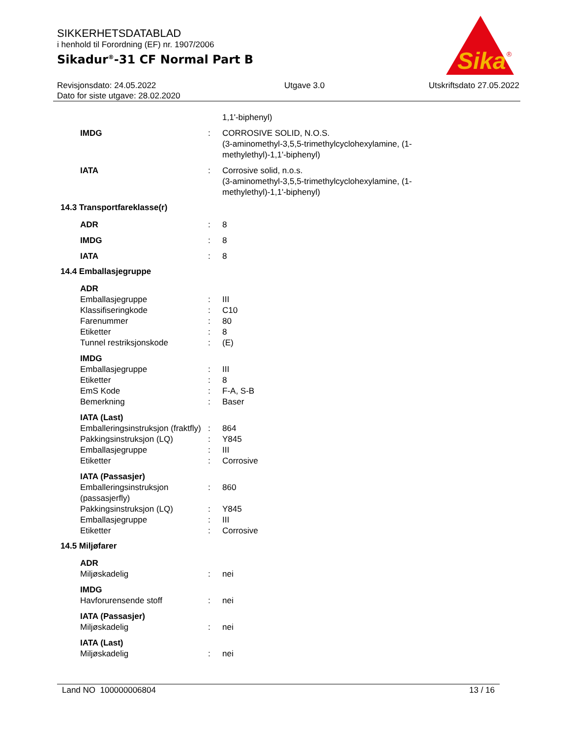SIKKERHETSDATABLAD
i henhold til Forordning (EF) nr. 1907/2006
Sikadur<sup>®</sup>-31 CF Normal Part B
Revisjonsdato: 24.05.2022
Dato for siste utgave: 28.02.2020
Utgave 3.0 Utskriftsdato 27.05.2022
Sika
®
1,1'-biphenyl)
IMDG : CORROSIVE SOLID, N.O.S.
(3-aminomethyl-3,5,5-trimethylcyclohexylamine, (1-methylethyl)-1,1'-biphenyl)
IATA : Corrosive solid, n.o.s.
(3-aminomethyl-3,5,5-trimethylcyclohexylamine, (1-methylethyl)-1,1'-biphenyl)
14.3 Transportfareklasse(r)
ADR : 8
IMDG : 8
IATA : 8
14.4 Emballasjegruppe
ADR
Emballasjegruppe : III
Klassifiseringkode : C10
Farenummer : 80
Etiketter : 8
Tunnel restriksjonskode : (E)
IMDG
Emballasjegruppe : III
Etiketter : 8
EmS Kode : F-A, S-B
Bemerkning : Baser
IATA (Last)
Emballeringsinstruksjon (fraktfly)
: 864
Pakkingsinstruksjon (LQ) : Y845
Emballasjegruppe : III
Etiketter : Corrosive
IATA (Passasjer)
Emballeringsinstruksjon (passasjerfly)
: 860
Pakkingsinstruksjon (LQ) : Y845
Emballasjegruppe : III
Etiketter : Corrosive
14.5 Miljøfarer
ADR
Miljøskadelig : nei
IMDG
Havforurensende stoff : nei
IATA (Passasjer)
Miljøskadelig : nei
IATA (Last)
Miljøskadelig : nei
Land NO 100000006804 13 / 16